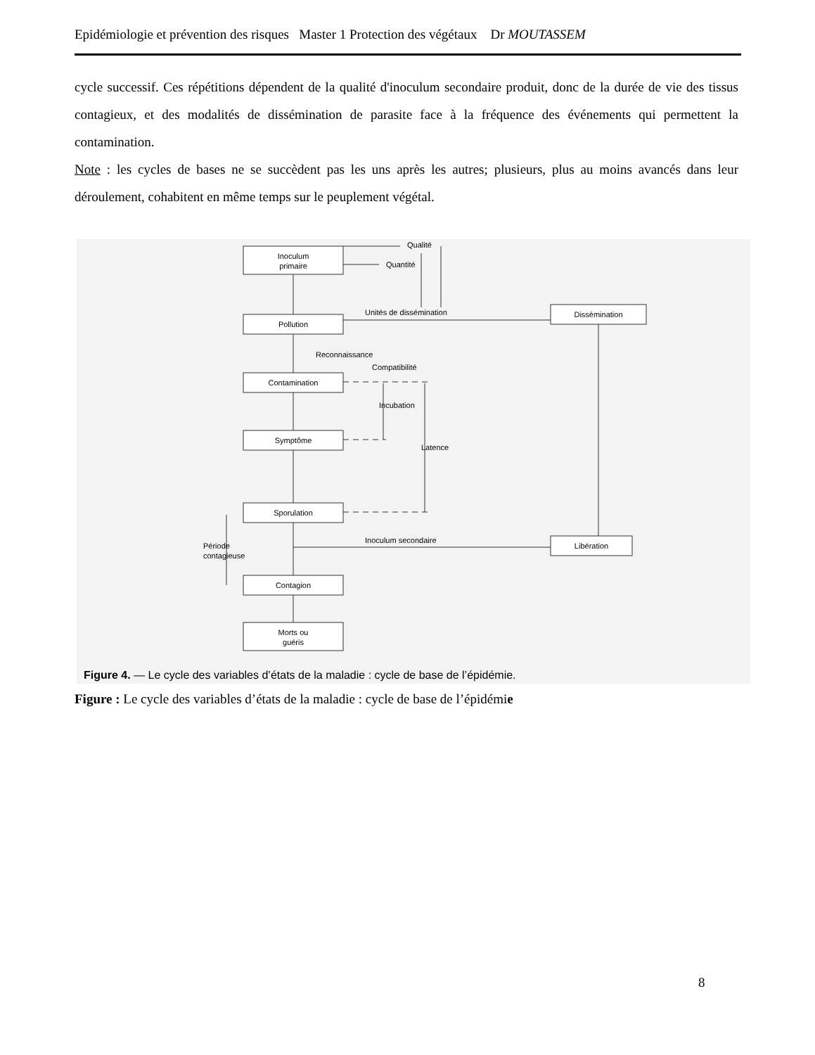Epidémiologie et prévention des risques Master 1 Protection des végétaux Dr MOUTASSEM
cycle successif. Ces répétitions dépendent de la qualité d'inoculum secondaire produit, donc de la durée de vie des tissus contagieux, et des modalités de dissémination de parasite face à la fréquence des événements qui permettent la contamination.
Note : les cycles de bases ne se succèdent pas les uns après les autres; plusieurs, plus au moins avancés dans leur déroulement, cohabitent en même temps sur le peuplement végétal.
Inoculum
primaire
Pollution
Contamination
Symptôme
Sporulation
Contagion
Morts ou
guéris
Dissémination
Libération
Qualité
Quantité
Unités de dissémination
Reconnaissance
Compatibilité
Inoculum secondaire
Incubation
Latence
Période
contagieuse
Figure 4. — Le cycle des variables d’états de la maladie : cycle de base de l’épidémie.
Figure : Le cycle des variables d’états de la maladie : cycle de base de l’épidémie
8